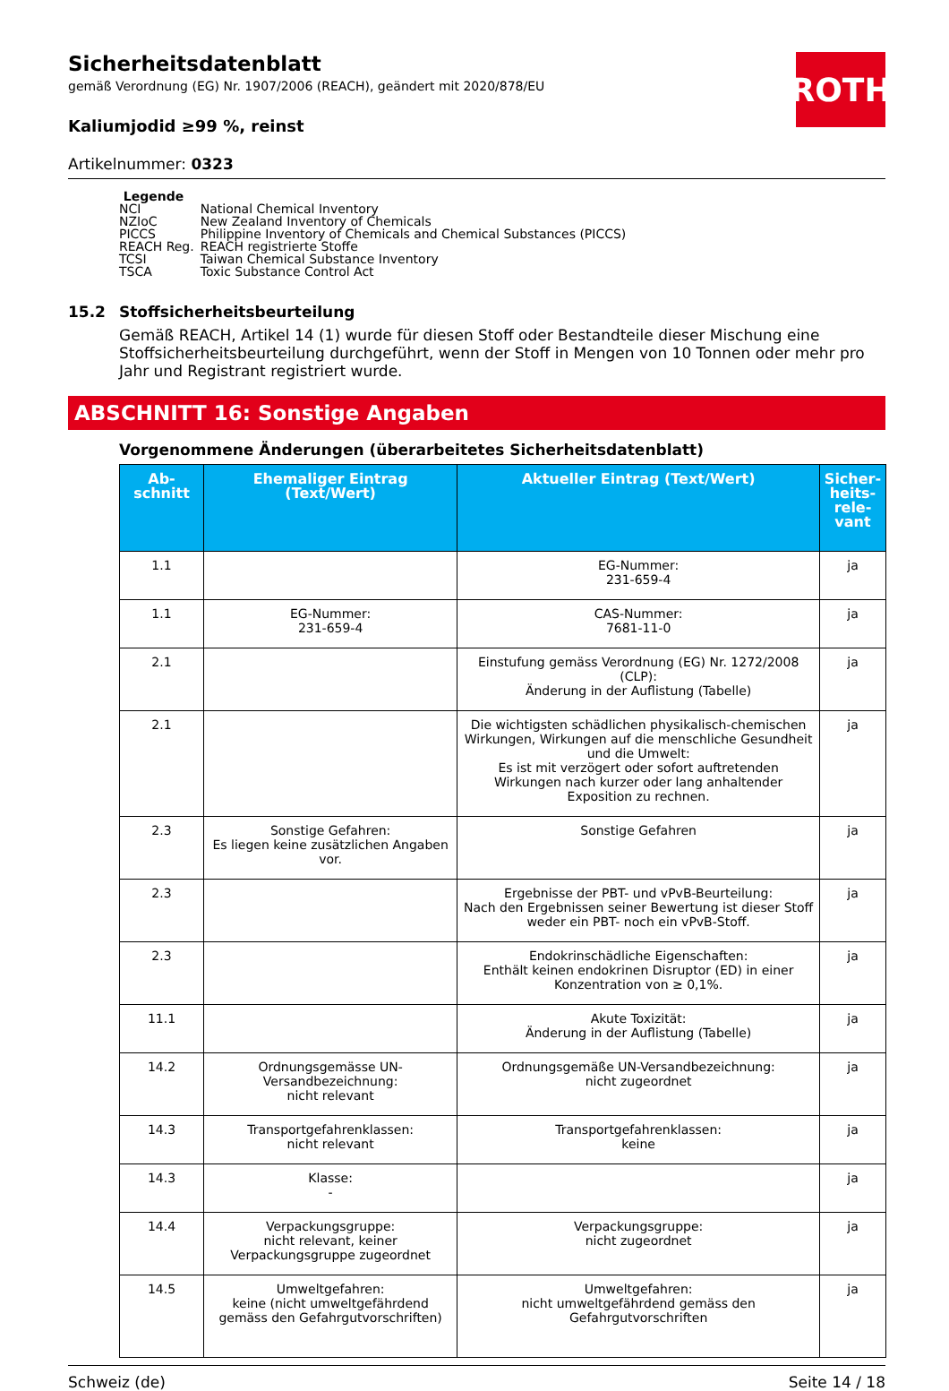ROTH
Sicherheitsdatenblatt
gemäß Verordnung (EG) Nr. 1907/2006 (REACH), geändert mit 2020/878/EU
Kaliumjodid ≥99 %, reinst
Artikelnummer: 0323
Legende
| NCI | National Chemical Inventory |
| NZIoC | New Zealand Inventory of Chemicals |
| PICCS | Philippine Inventory of Chemicals and Chemical Substances (PICCS) |
| REACH Reg. | REACH registrierte Stoffe |
| TCSI | Taiwan Chemical Substance Inventory |
| TSCA | Toxic Substance Control Act |
15.2 Stoffsicherheitsbeurteilung
Gemäß REACH, Artikel 14 (1) wurde für diesen Stoff oder Bestandteile dieser Mischung eine Stoffsicherheitsbeurteilung durchgeführt, wenn der Stoff in Mengen von 10 Tonnen oder mehr pro Jahr und Registrant registriert wurde.
ABSCHNITT 16: Sonstige Angaben
Vorgenommene Änderungen (überarbeitetes Sicherheitsdatenblatt)
| Ab- schnitt | Ehemaliger Eintrag (Text/Wert) | Aktueller Eintrag (Text/Wert) | Sicher- heits- rele- vant |
| --- | --- | --- | --- |
| 1.1 | | EG-Nummer: 231-659-4 | ja |
| 1.1 | EG-Nummer: 231-659-4 | CAS-Nummer: 7681-11-0 | ja |
| 2.1 | | Einstufung gemäss Verordnung (EG) Nr. 1272/2008 (CLP): Änderung in der Auflistung (Tabelle) | ja |
| 2.1 | | Die wichtigsten schädlichen physikalisch-chemischen Wirkungen, Wirkungen auf die menschliche Gesundheit und die Umwelt: Es ist mit verzögert oder sofort auftretenden Wirkungen nach kurzer oder lang anhaltender Exposition zu rechnen. | ja |
| 2.3 | Sonstige Gefahren: Es liegen keine zusätzlichen Angaben vor. | Sonstige Gefahren | ja |
| 2.3 | | Ergebnisse der PBT- und vPvB-Beurteilung: Nach den Ergebnissen seiner Bewertung ist dieser Stoff weder ein PBT- noch ein vPvB-Stoff. | ja |
| 2.3 | | Endokrinschädliche Eigenschaften: Enthält keinen endokrinen Disruptor (ED) in einer Konzentration von ≥ 0,1%. | ja |
| 11.1 | | Akute Toxizität: Änderung in der Auflistung (Tabelle) | ja |
| 14.2 | Ordnungsgemässe UN-Versandbezeichnung: nicht relevant | Ordnungsgemäße UN-Versandbezeichnung: nicht zugeordnet | ja |
| 14.3 | Transportgefahrenklassen: nicht relevant | Transportgefahrenklassen: keine | ja |
| 14.3 | Klasse: - | | ja |
| 14.4 | Verpackungsgruppe: nicht relevant, keiner Verpackungsgruppe zugeordnet | Verpackungsgruppe: nicht zugeordnet | ja |
| 14.5 | Umweltgefahren: keine (nicht umweltgefährdend gemäss den Gefahrgutvorschriften) | Umweltgefahren: nicht umweltgefährdend gemäss den Gefahrgutvorschriften | ja |
Schweiz (de) Seite 14 / 18